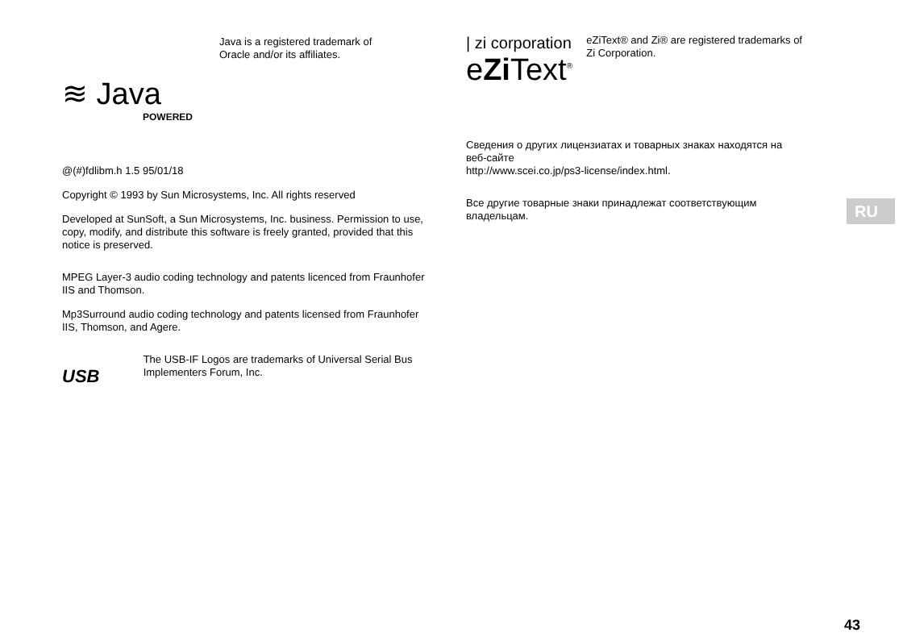≋ Java
POWERED
Java is a registered trademark of
Oracle and/or its affiliates.
@(#)fdlibm.h 1.5 95/01/18
Copyright © 1993 by Sun Microsystems, Inc. All rights reserved
Developed at SunSoft, a Sun Microsystems, Inc. business. Permission to use, copy, modify, and distribute this software is freely granted, provided that this notice is preserved.
MPEG Layer-3 audio coding technology and patents licenced from Fraunhofer IIS and Thomson.
Mp3Surround audio coding technology and patents licensed from Fraunhofer IIS, Thomson, and Agere.
USB
The USB-IF Logos are trademarks of Universal Serial Bus Implementers Forum, Inc.
| zi corporation
eZi Text<sup>®</sup>
eZiText® and Zi® are registered trademarks of Zi Corporation.
Сведения о других лицензиатах и товарных знаках находятся на веб-сайте
http://www.scei.co.jp/ps3-license/index.html.
Все другие товарные знаки принадлежат соответствующим владельцам.
RU
43